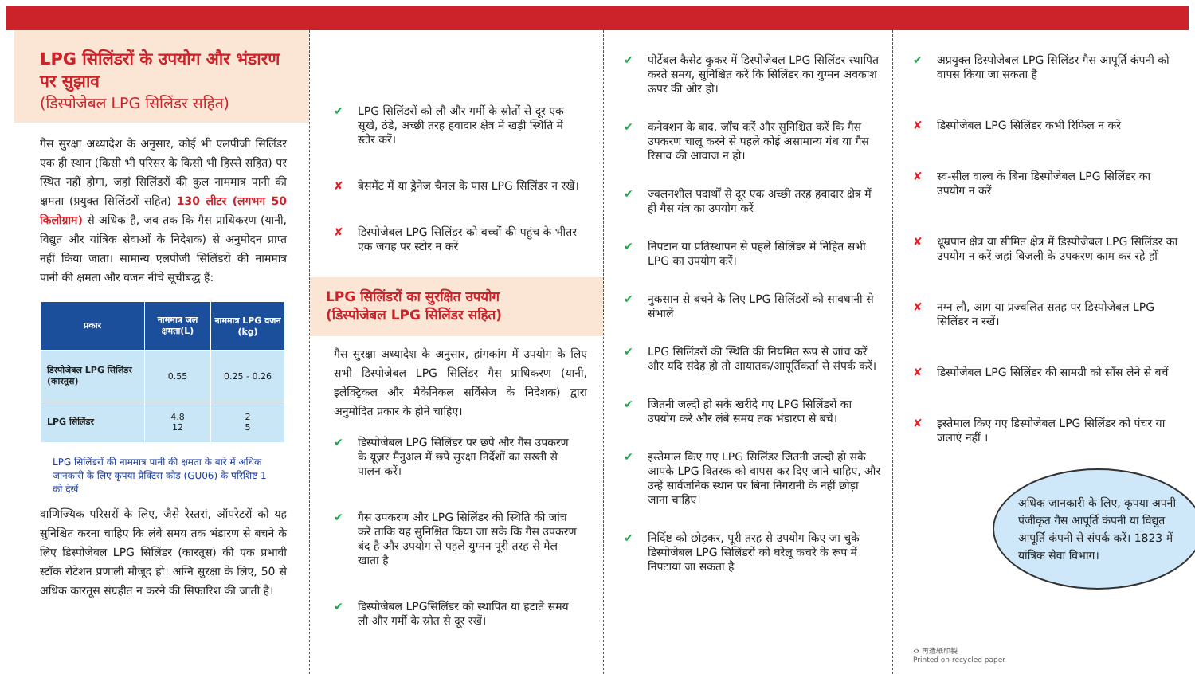LPG सिलिंडरों के उपयोग और भंडारण पर सुझाव
(डिस्पोजेबल LPG सिलिंडर सहित)
गैस सुरक्षा अध्यादेश के अनुसार, कोई भी एलपीजी सिलिंडर एक ही स्थान (किसी भी परिसर के किसी भी हिस्से सहित) पर स्थित नहीं होगा, जहां सिलिंडरों की कुल नाममात्र पानी की क्षमता (प्रयुक्त सिलिंडरों सहित) 130 लीटर (लगभग 50 किलोग्राम) से अधिक है, जब तक कि गैस प्राधिकरण (यानी, विद्युत और यांत्रिक सेवाओं के निदेशक) से अनुमोदन प्राप्त नहीं किया जाता। सामान्य एलपीजी सिलिंडरों की नाममात्र पानी की क्षमता और वजन नीचे सूचीबद्ध हैं:
| प्रकार | नाममात्र जल क्षमता(L) | नाममात्र LPG वजन (kg) |
| --- | --- | --- |
| डिस्पोजेबल LPG सिलिंडर (कारतूस) | 0.55 | 0.25 - 0.26 |
| LPG सिलिंडर | 4.8 12 | 2 5 |
LPG सिलिंडरों की नाममात्र पानी की क्षमता के बारे में अधिक जानकारी के लिए कृपया प्रैक्टिस कोड (GU06) के परिशिष्ट 1 को देखें
वाणिज्यिक परिसरों के लिए, जैसे रेस्तरां, ऑपरेटरों को यह सुनिश्चित करना चाहिए कि लंबे समय तक भंडारण से बचने के लिए डिस्पोजेबल LPG सिलिंडर (कारतूस) की एक प्रभावी स्टॉक रोटेशन प्रणाली मौजूद हो। अग्नि सुरक्षा के लिए, 50 से अधिक कारतूस संग्रहीत न करने की सिफारिश की जाती है।
✔ LPG सिलिंडरों को लौ और गर्मी के स्रोतों से दूर एक सूखे, ठंडे, अच्छी तरह हवादार क्षेत्र में खड़ी स्थिति में स्टोर करें।
✘ बेसमेंट में या ड्रेनेज चैनल के पास LPG सिलिंडर न रखें।
✘ डिस्पोजेबल LPG सिलिंडर को बच्चों की पहुंच के भीतर एक जगह पर स्टोर न करें
LPG सिलिंडरों का सुरक्षित उपयोग
(डिस्पोजेबल LPG सिलिंडर सहित)
गैस सुरक्षा अध्यादेश के अनुसार, हांगकांग में उपयोग के लिए सभी डिस्पोजेबल LPG सिलिंडर गैस प्राधिकरण (यानी, इलेक्ट्रिकल और मैकेनिकल सर्विसेज के निदेशक) द्वारा अनुमोदित प्रकार के होने चाहिए।
✔ डिस्पोजेबल LPG सिलिंडर पर छपे और गैस उपकरण के यूज़र मैनुअल में छपे सुरक्षा निर्देशों का सख्ती से पालन करें।
✔ गैस उपकरण और LPG सिलिंडर की स्थिति की जांच करें ताकि यह सुनिश्चित किया जा सके कि गैस उपकरण बंद है और उपयोग से पहले युग्मन पूरी तरह से मेल खाता है
✔ डिस्पोजेबल LPGसिलिंडर को स्थापित या हटाते समय लौ और गर्मी के स्रोत से दूर रखें।
✔ पोर्टेबल कैसेट कुकर में डिस्पोजेबल LPG सिलिंडर स्थापित करते समय, सुनिश्चित करें कि सिलिंडर का युग्मन अवकाश ऊपर की ओर हो।
✔ कनेक्शन के बाद, जाँच करें और सुनिश्चित करें कि गैस उपकरण चालू करने से पहले कोई असामान्य गंध या गैस रिसाव की आवाज न हो।
✔ ज्वलनशील पदार्थों से दूर एक अच्छी तरह हवादार क्षेत्र में ही गैस यंत्र का उपयोग करें
✔ निपटान या प्रतिस्थापन से पहले सिलिंडर में निहित सभी LPG का उपयोग करें।
✔ नुकसान से बचने के लिए LPG सिलिंडरों को सावधानी से संभालें
✔ LPG सिलिंडरों की स्थिति की नियमित रूप से जांच करें और यदि संदेह हो तो आयातक/आपूर्तिकर्ता से संपर्क करें।
✔ जितनी जल्दी हो सके खरीदे गए LPG सिलिंडरों का उपयोग करें और लंबे समय तक भंडारण से बचें।
✔ इस्तेमाल किए गए LPG सिलिंडर जितनी जल्दी हो सके आपके LPG वितरक को वापस कर दिए जाने चाहिए, और उन्हें सार्वजनिक स्थान पर बिना निगरानी के नहीं छोड़ा जाना चाहिए।
✔ निर्दिष्ट को छोड़कर, पूरी तरह से उपयोग किए जा चुके डिस्पोजेबल LPG सिलिंडरों को घरेलू कचरे के रूप में निपटाया जा सकता है
✔ अप्रयुक्त डिस्पोजेबल LPG सिलिंडर गैस आपूर्ति कंपनी को वापस किया जा सकता है
✘ डिस्पोजेबल LPG सिलिंडर कभी रिफिल न करें
✘ स्व-सील वाल्व के बिना डिस्पोजेबल LPG सिलिंडर का उपयोग न करें
✘ धूम्रपान क्षेत्र या सीमित क्षेत्र में डिस्पोजेबल LPG सिलिंडर का उपयोग न करें जहां बिजली के उपकरण काम कर रहे हों
✘ नग्न लौ, आग या प्रज्वलित सतह पर डिस्पोजेबल LPG सिलिंडर न रखें।
✘ डिस्पोजेबल LPG सिलिंडर की सामग्री को साँस लेने से बचें
✘ इस्तेमाल किए गए डिस्पोजेबल LPG सिलिंडर को पंचर या जलाएं नहीं ।
अधिक जानकारी के लिए, कृपया अपनी पंजीकृत गैस आपूर्ति कंपनी या विद्युत आपूर्ति कंपनी से संपर्क करें। 1823 में यांत्रिक सेवा विभाग।
♻ 再造紙印製
Printed on recycled paper